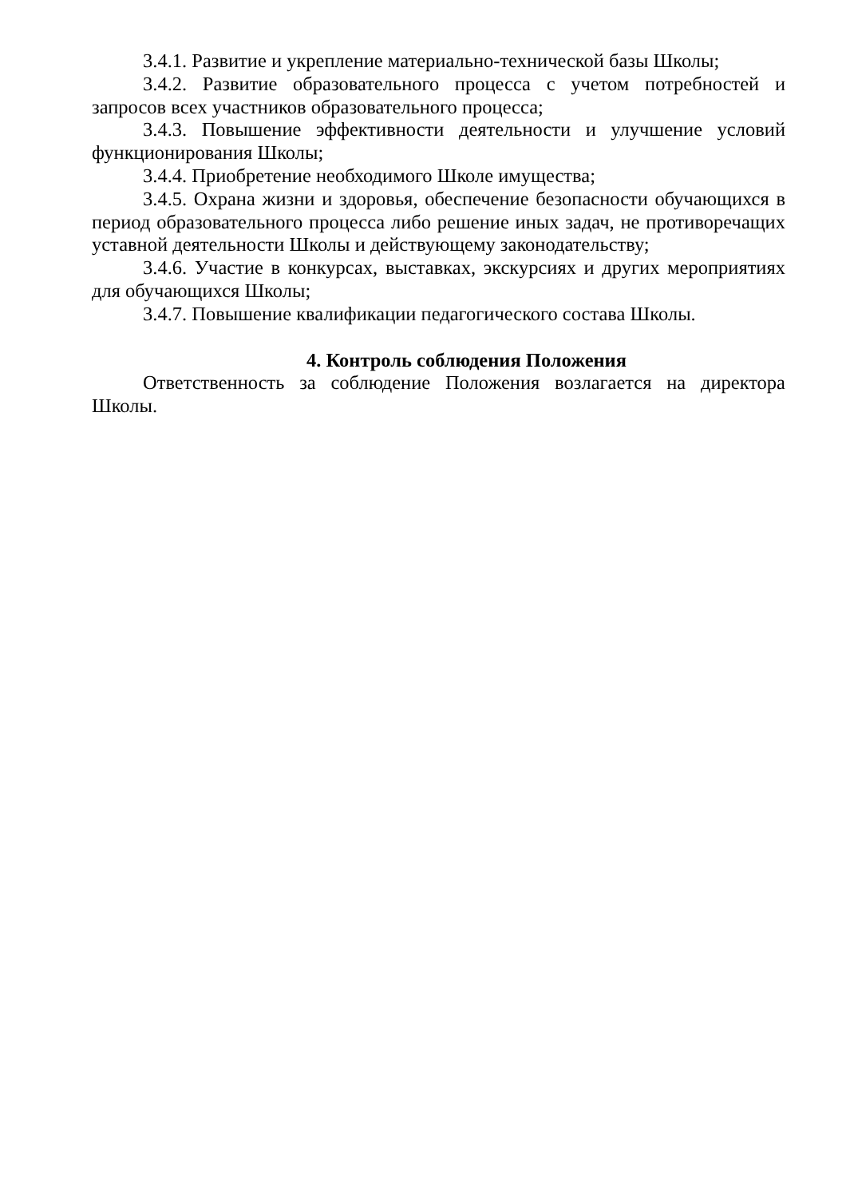3.4.1. Развитие и укрепление материально-технической базы Школы;
3.4.2. Развитие образовательного процесса с учетом потребностей и запросов всех участников образовательного процесса;
3.4.3. Повышение эффективности деятельности и улучшение условий функционирования Школы;
3.4.4. Приобретение необходимого Школе имущества;
3.4.5. Охрана жизни и здоровья, обеспечение безопасности обучающихся в период образовательного процесса либо решение иных задач, не противоречащих уставной деятельности Школы и действующему законодательству;
3.4.6. Участие в конкурсах, выставках, экскурсиях и других мероприятиях для обучающихся Школы;
3.4.7. Повышение квалификации педагогического состава Школы.
4. Контроль соблюдения Положения
Ответственность за соблюдение Положения возлагается на директора Школы.